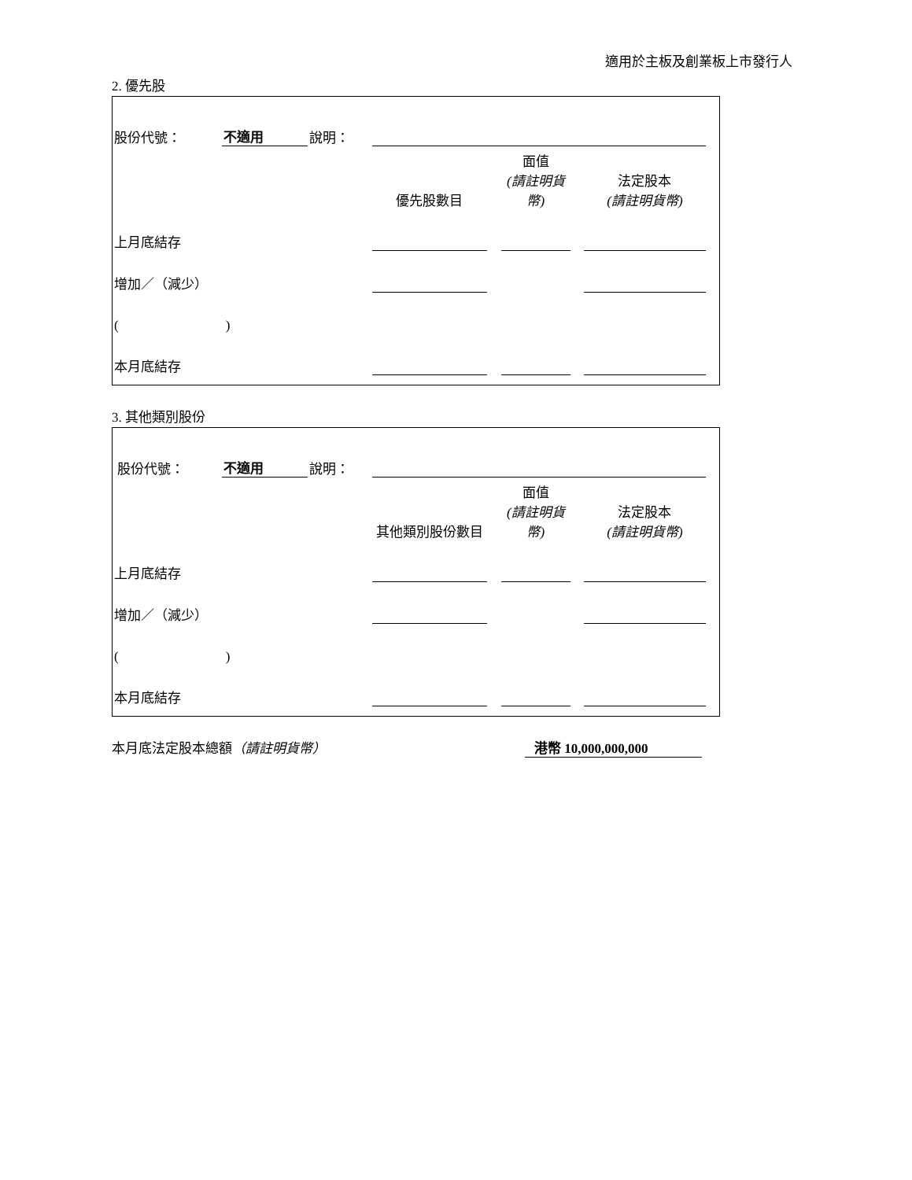適用於主板及創業板上市發行人
2. 優先股
| 股份代號： | 不適用 | 說明： | | | | | | | |
| | | | | 優先股數目 | | 面值 (請註明貨幣) | | 法定股本 (請註明貨幣) | |
| 上月底結存 | | | | | | | | | |
| 增加／（減少） | | | | | | | | | |
| ( ) | | | | | | | | | |
| 本月底結存 | | | | | | | | | |
3. 其他類別股份
| 股份代號： | 不適用 | 說明： | | | | | | | |
| | | | | 其他類別股份數目 | | 面值 (請註明貨幣) | | 法定股本 (請註明貨幣) | |
| 上月底結存 | | | | | | | | | |
| 增加／（減少） | | | | | | | | | |
| ( ) | | | | | | | | | |
| 本月底結存 | | | | | | | | | |
本月底法定股本總額（請註明貨幣） 港幣 10,000,000,000